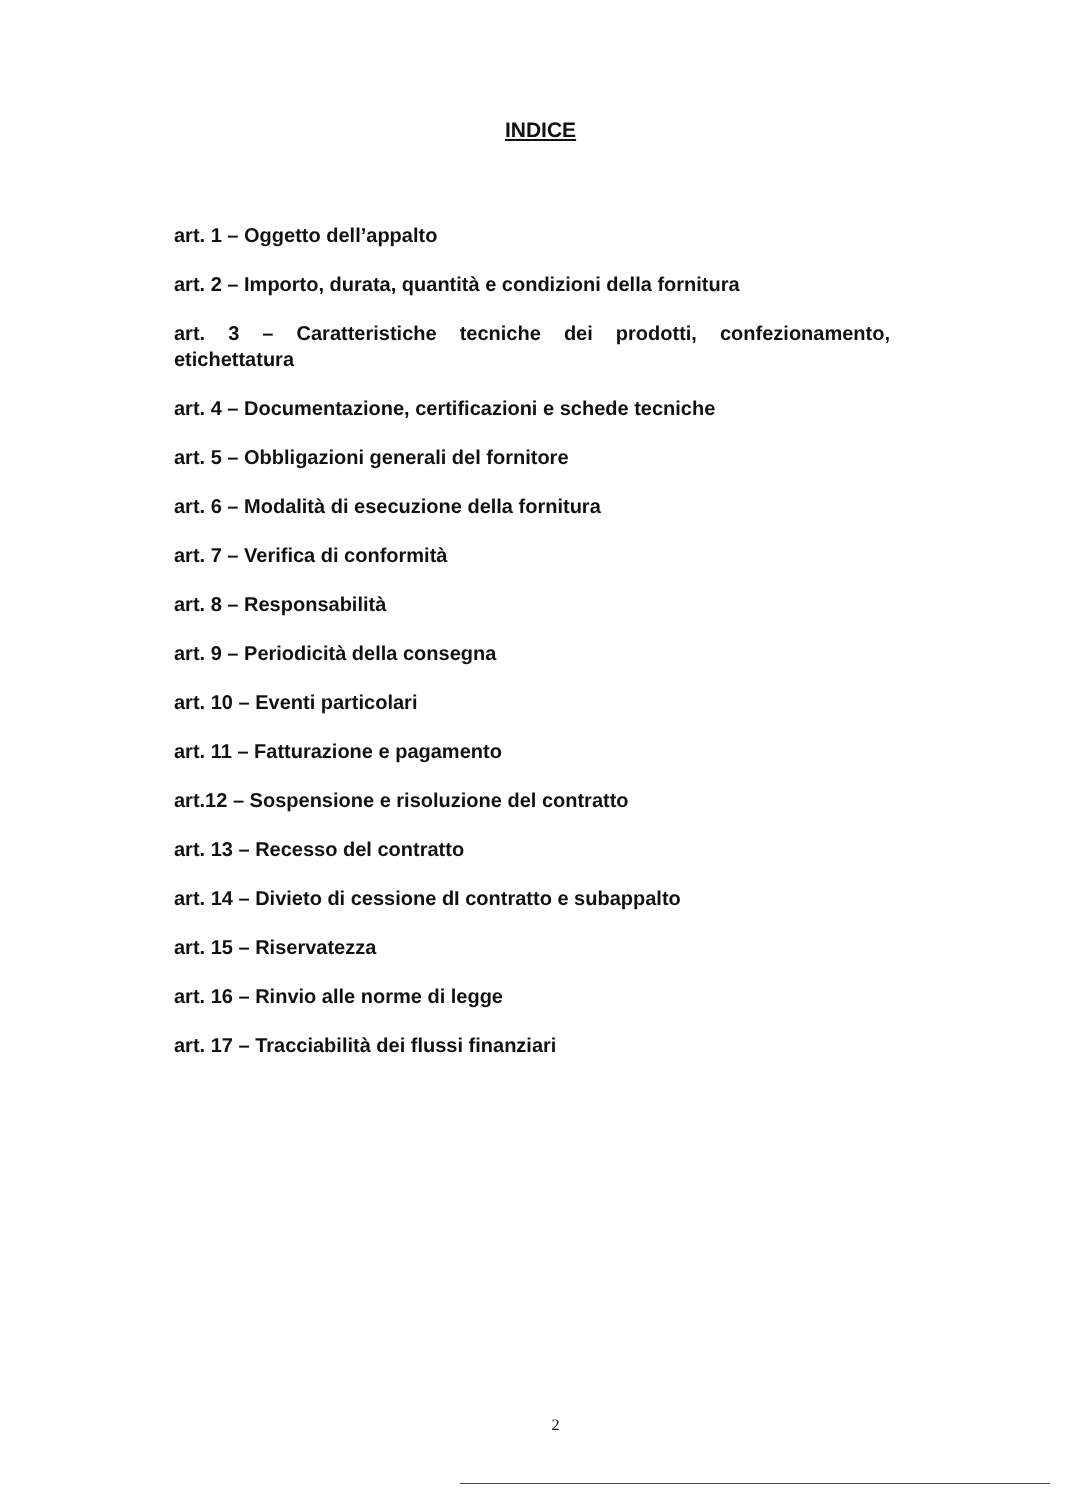INDICE
art. 1 – Oggetto dell’appalto
art. 2 – Importo, durata, quantità e condizioni della fornitura
art. 3 – Caratteristiche tecniche dei prodotti, confezionamento, etichettatura
art. 4 – Documentazione, certificazioni e schede tecniche
art. 5 – Obbligazioni generali del fornitore
art. 6 – Modalità di esecuzione della fornitura
art. 7 – Verifica di conformità
art. 8 – Responsabilità
art. 9 – Periodicità della consegna
art. 10 – Eventi particolari
art. 11 – Fatturazione e pagamento
art.12 – Sospensione e risoluzione del contratto
art. 13 – Recesso del contratto
art. 14 – Divieto di cessione dI contratto e subappalto
art. 15 – Riservatezza
art. 16 – Rinvio alle norme di legge
art. 17 – Tracciabilità dei flussi finanziari
2